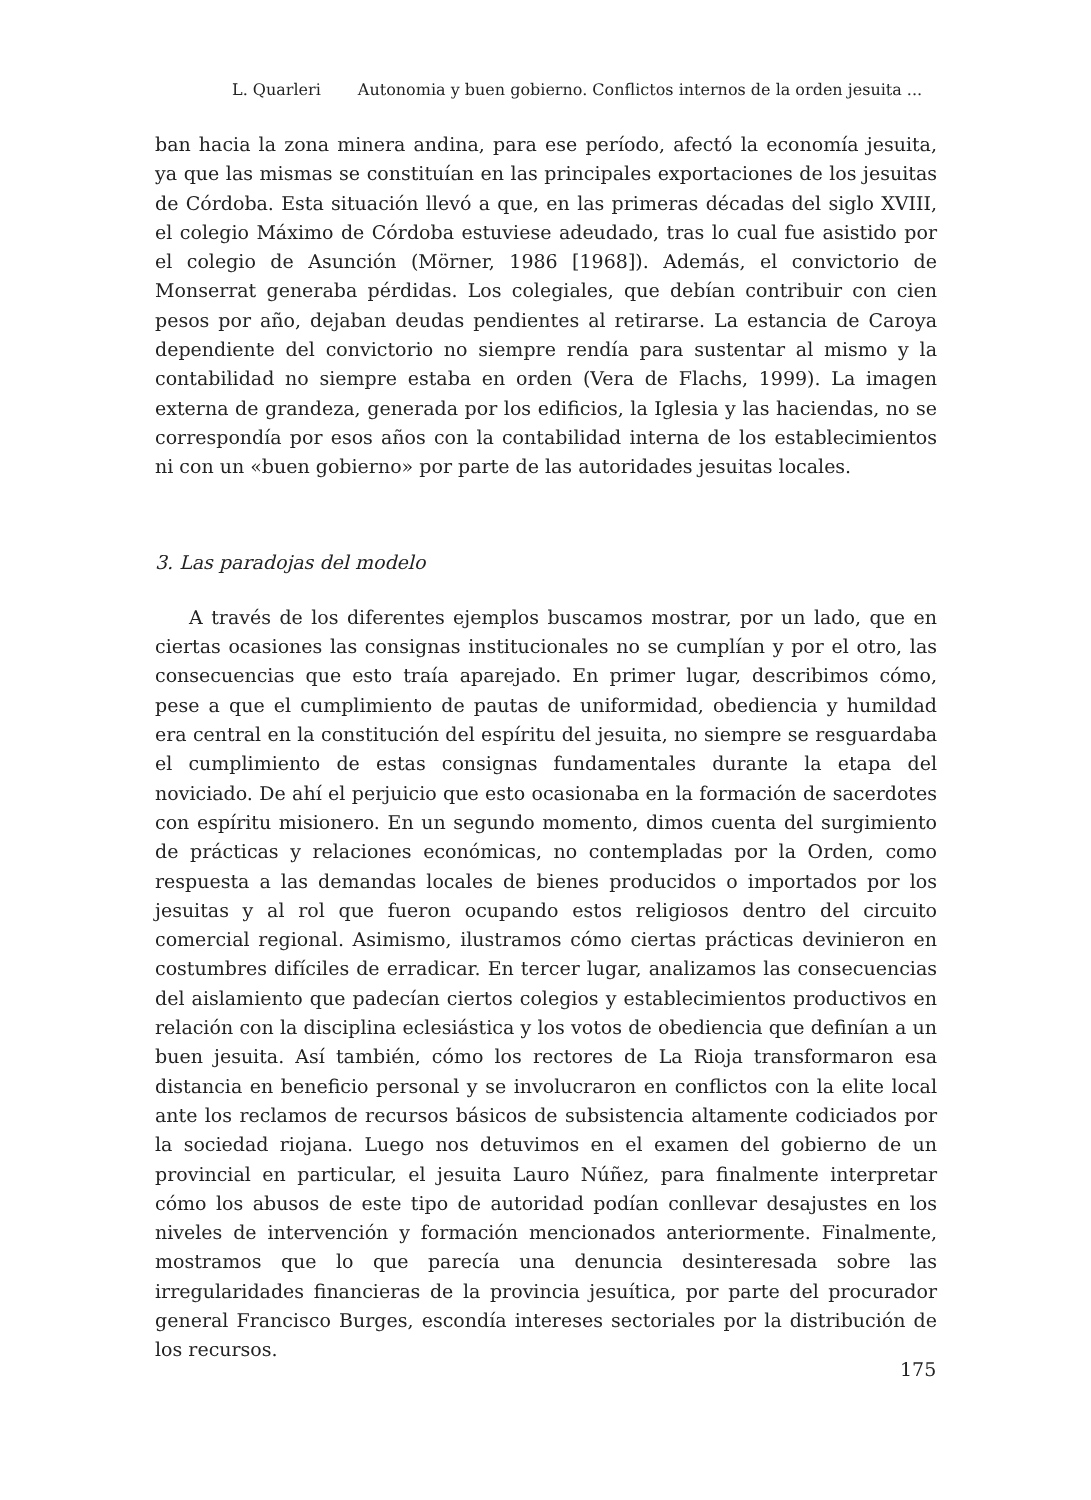L. Quarleri Autonomia y buen gobierno. Conflictos internos de la orden jesuita ...
ban hacia la zona minera andina, para ese período, afectó la economía jesuita, ya que las mismas se constituían en las principales exportaciones de los jesuitas de Córdoba. Esta situación llevó a que, en las primeras décadas del siglo XVIII, el colegio Máximo de Córdoba estuviese adeudado, tras lo cual fue asistido por el colegio de Asunción (Mörner, 1986 [1968]). Además, el convictorio de Monserrat generaba pérdidas. Los colegiales, que debían contribuir con cien pesos por año, dejaban deudas pendientes al retirarse. La estancia de Caroya dependiente del convictorio no siempre rendía para sustentar al mismo y la contabilidad no siempre estaba en orden (Vera de Flachs, 1999). La imagen externa de grandeza, generada por los edificios, la Iglesia y las haciendas, no se correspondía por esos años con la contabilidad interna de los establecimientos ni con un «buen gobierno» por parte de las autoridades jesuitas locales.
3. Las paradojas del modelo
A través de los diferentes ejemplos buscamos mostrar, por un lado, que en ciertas ocasiones las consignas institucionales no se cumplían y por el otro, las consecuencias que esto traía aparejado. En primer lugar, describimos cómo, pese a que el cumplimiento de pautas de uniformidad, obediencia y humildad era central en la constitución del espíritu del jesuita, no siempre se resguardaba el cumplimiento de estas consignas fundamentales durante la etapa del noviciado. De ahí el perjuicio que esto ocasionaba en la formación de sacerdotes con espíritu misionero. En un segundo momento, dimos cuenta del surgimiento de prácticas y relaciones económicas, no contempladas por la Orden, como respuesta a las demandas locales de bienes producidos o importados por los jesuitas y al rol que fueron ocupando estos religiosos dentro del circuito comercial regional. Asimismo, ilustramos cómo ciertas prácticas devinieron en costumbres difíciles de erradicar. En tercer lugar, analizamos las consecuencias del aislamiento que padecían ciertos colegios y establecimientos productivos en relación con la disciplina eclesiástica y los votos de obediencia que definían a un buen jesuita. Así también, cómo los rectores de La Rioja transformaron esa distancia en beneficio personal y se involucraron en conflictos con la elite local ante los reclamos de recursos básicos de subsistencia altamente codiciados por la sociedad riojana. Luego nos detuvimos en el examen del gobierno de un provincial en particular, el jesuita Lauro Núñez, para finalmente interpretar cómo los abusos de este tipo de autoridad podían conllevar desajustes en los niveles de intervención y formación mencionados anteriormente. Finalmente, mostramos que lo que parecía una denuncia desinteresada sobre las irregularidades financieras de la provincia jesuítica, por parte del procurador general Francisco Burges, escondía intereses sectoriales por la distribución de los recursos.
175